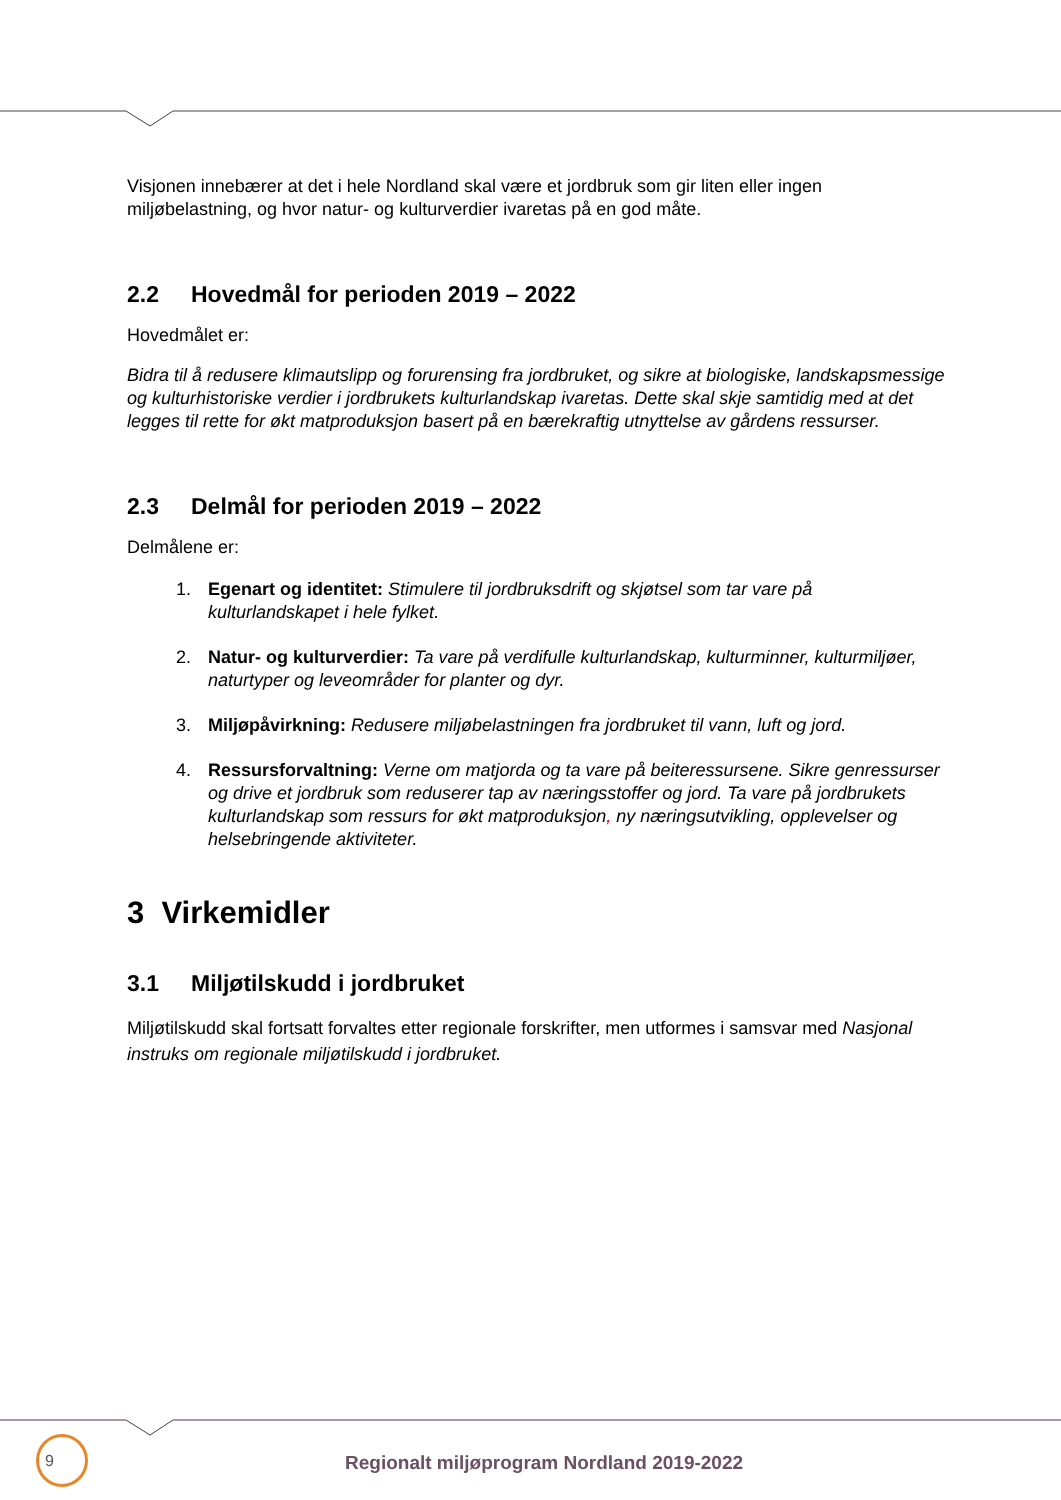Visjonen innebærer at det i hele Nordland skal være et jordbruk som gir liten eller ingen miljøbelastning, og hvor natur- og kulturverdier ivaretas på en god måte.
2.2 Hovedmål for perioden 2019 – 2022
Hovedmålet er:
Bidra til å redusere klimautslipp og forurensing fra jordbruket, og sikre at biologiske, landskapsmessige og kulturhistoriske verdier i jordbrukets kulturlandskap ivaretas. Dette skal skje samtidig med at det legges til rette for økt matproduksjon basert på en bærekraftig utnyttelse av gårdens ressurser.
2.3 Delmål for perioden 2019 – 2022
Delmålene er:
1. Egenart og identitet: Stimulere til jordbruksdrift og skjøtsel som tar vare på kulturlandskapet i hele fylket.
2. Natur- og kulturverdier: Ta vare på verdifulle kulturlandskap, kulturminner, kulturmiljøer, naturtyper og leveområder for planter og dyr.
3. Miljøpåvirkning: Redusere miljøbelastningen fra jordbruket til vann, luft og jord.
4. Ressursforvaltning: Verne om matjorda og ta vare på beiteressursene. Sikre genressurser og drive et jordbruk som reduserer tap av næringsstoffer og jord. Ta vare på jordbrukets kulturlandskap som ressurs for økt matproduksjon, ny næringsutvikling, opplevelser og helsebringende aktiviteter.
3 Virkemidler
3.1 Miljøtilskudd i jordbruket
Miljøtilskudd skal fortsatt forvaltes etter regionale forskrifter, men utformes i samsvar med Nasjonal instruks om regionale miljøtilskudd i jordbruket.
9
Regionalt miljøprogram Nordland 2019-2022